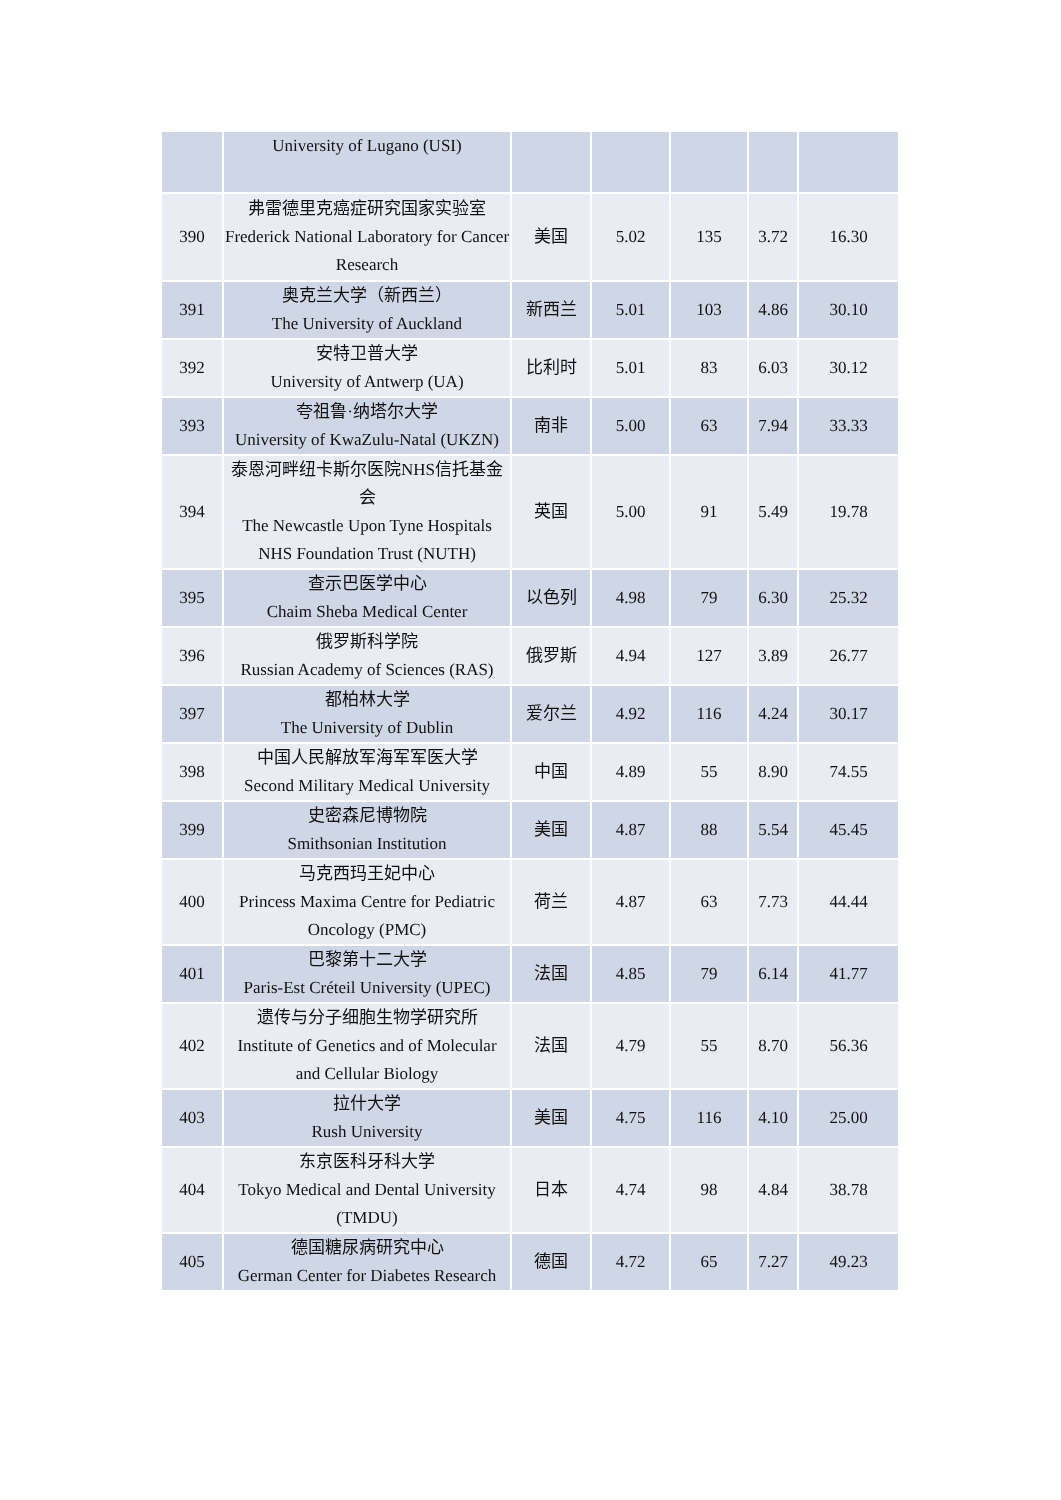| | University of Lugano (USI) | | | | | |
| 390 | 弗雷德里克癌症研究国家实验室 Frederick National Laboratory for Cancer Research | 美国 | 5.02 | 135 | 3.72 | 16.30 |
| 391 | 奥克兰大学（新西兰） The University of Auckland | 新西兰 | 5.01 | 103 | 4.86 | 30.10 |
| 392 | 安特卫普大学 University of Antwerp (UA) | 比利时 | 5.01 | 83 | 6.03 | 30.12 |
| 393 | 夸祖鲁·纳塔尔大学 University of KwaZulu-Natal (UKZN) | 南非 | 5.00 | 63 | 7.94 | 33.33 |
| 394 | 泰恩河畔纽卡斯尔医院NHS信托基金会 The Newcastle Upon Tyne Hospitals NHS Foundation Trust (NUTH) | 英国 | 5.00 | 91 | 5.49 | 19.78 |
| 395 | 查示巴医学中心 Chaim Sheba Medical Center | 以色列 | 4.98 | 79 | 6.30 | 25.32 |
| 396 | 俄罗斯科学院 Russian Academy of Sciences (RAS) | 俄罗斯 | 4.94 | 127 | 3.89 | 26.77 |
| 397 | 都柏林大学 The University of Dublin | 爱尔兰 | 4.92 | 116 | 4.24 | 30.17 |
| 398 | 中国人民解放军海军军医大学 Second Military Medical University | 中国 | 4.89 | 55 | 8.90 | 74.55 |
| 399 | 史密森尼博物院 Smithsonian Institution | 美国 | 4.87 | 88 | 5.54 | 45.45 |
| 400 | 马克西玛王妃中心 Princess Maxima Centre for Pediatric Oncology (PMC) | 荷兰 | 4.87 | 63 | 7.73 | 44.44 |
| 401 | 巴黎第十二大学 Paris-Est Créteil University (UPEC) | 法国 | 4.85 | 79 | 6.14 | 41.77 |
| 402 | 遗传与分子细胞生物学研究所 Institute of Genetics and of Molecular and Cellular Biology | 法国 | 4.79 | 55 | 8.70 | 56.36 |
| 403 | 拉什大学 Rush University | 美国 | 4.75 | 116 | 4.10 | 25.00 |
| 404 | 东京医科牙科大学 Tokyo Medical and Dental University (TMDU) | 日本 | 4.74 | 98 | 4.84 | 38.78 |
| 405 | 德国糖尿病研究中心 German Center for Diabetes Research | 德国 | 4.72 | 65 | 7.27 | 49.23 |